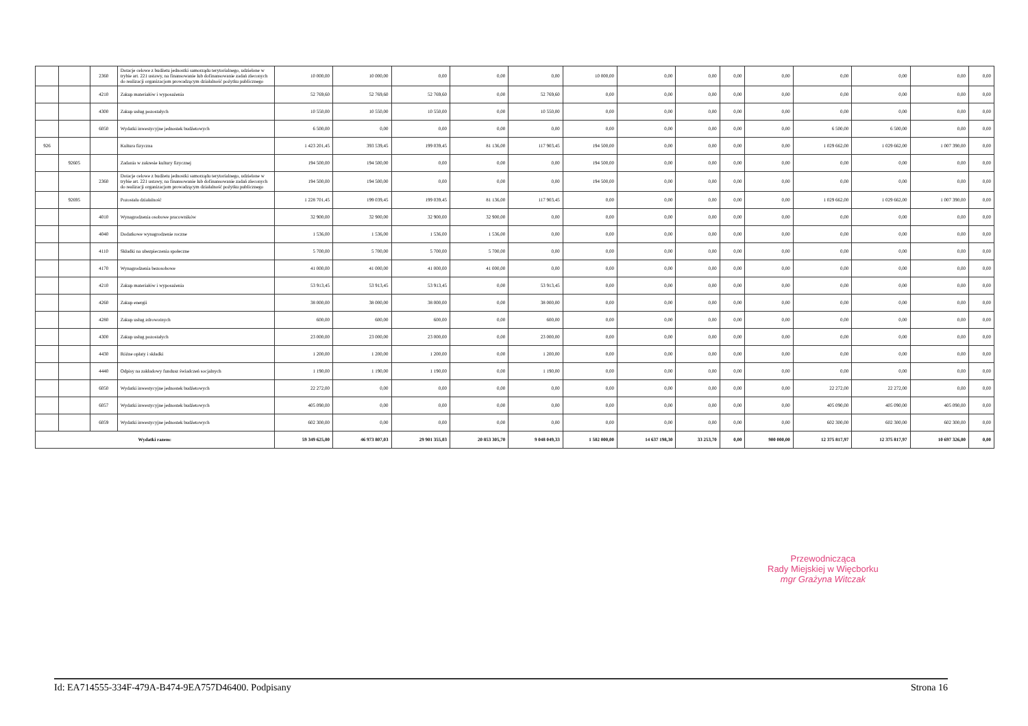| | | 2360 | Dotacje celowe z budżetu jednostki samorządu terytorialnego, udzielone w trybie art. 221 ustawy, na finansowanie lub dofinansowanie zadań zleconych do realizacji organizacjom prowadzącym działalność pożytku publicznego | 10 000,00 | 10 000,00 | 0,00 | 0,00 | 0,00 | 10 000,00 | 0,00 | 0,00 | 0,00 | 0,00 | 0,00 | 0,00 | 0,00 | 0,00 |
| | | 4210 | Zakup materiałów i wyposażenia | 52 769,60 | 52 769,60 | 52 769,60 | 0,00 | 52 769,60 | 0,00 | 0,00 | 0,00 | 0,00 | 0,00 | 0,00 | 0,00 | 0,00 | 0,00 |
| | | 4300 | Zakup usług pozostałych | 10 550,00 | 10 550,00 | 10 550,00 | 0,00 | 10 550,00 | 0,00 | 0,00 | 0,00 | 0,00 | 0,00 | 0,00 | 0,00 | 0,00 | 0,00 |
| | | 6050 | Wydatki inwestycyjne jednostek budżetowych | 6 500,00 | 0,00 | 0,00 | 0,00 | 0,00 | 0,00 | 0,00 | 0,00 | 0,00 | 0,00 | 6 500,00 | 6 500,00 | 0,00 | 0,00 |
| 926 | | | Kultura fizyczna | 1 423 201,45 | 393 539,45 | 199 039,45 | 81 136,00 | 117 903,45 | 194 500,00 | 0,00 | 0,00 | 0,00 | 0,00 | 1 029 662,00 | 1 029 662,00 | 1 007 390,00 | 0,00 |
| | 92605 | | Zadania w zakresie kultury fizycznej | 194 500,00 | 194 500,00 | 0,00 | 0,00 | 0,00 | 194 500,00 | 0,00 | 0,00 | 0,00 | 0,00 | 0,00 | 0,00 | 0,00 | 0,00 |
| | | 2360 | Dotacje celowe z budżetu jednostki samorządu terytorialnego, udzielone w trybie art. 221 ustawy, na finansowanie lub dofinansowanie zadań zleconych do realizacji organizacjom prowadzącym działalność pożytku publicznego | 194 500,00 | 194 500,00 | 0,00 | 0,00 | 0,00 | 194 500,00 | 0,00 | 0,00 | 0,00 | 0,00 | 0,00 | 0,00 | 0,00 | 0,00 |
| | 92695 | | Pozostała działalność | 1 228 701,45 | 199 039,45 | 199 039,45 | 81 136,00 | 117 903,45 | 0,00 | 0,00 | 0,00 | 0,00 | 0,00 | 1 029 662,00 | 1 029 662,00 | 1 007 390,00 | 0,00 |
| | | 4010 | Wynagrodzenia osobowe pracowników | 32 900,00 | 32 900,00 | 32 900,00 | 32 900,00 | 0,00 | 0,00 | 0,00 | 0,00 | 0,00 | 0,00 | 0,00 | 0,00 | 0,00 | 0,00 |
| | | 4040 | Dodatkowe wynagrodzenie roczne | 1 536,00 | 1 536,00 | 1 536,00 | 1 536,00 | 0,00 | 0,00 | 0,00 | 0,00 | 0,00 | 0,00 | 0,00 | 0,00 | 0,00 | 0,00 |
| | | 4110 | Składki na ubezpieczenia społeczne | 5 700,00 | 5 700,00 | 5 700,00 | 5 700,00 | 0,00 | 0,00 | 0,00 | 0,00 | 0,00 | 0,00 | 0,00 | 0,00 | 0,00 | 0,00 |
| | | 4170 | Wynagrodzenia bezosobowe | 41 000,00 | 41 000,00 | 41 000,00 | 41 000,00 | 0,00 | 0,00 | 0,00 | 0,00 | 0,00 | 0,00 | 0,00 | 0,00 | 0,00 | 0,00 |
| | | 4210 | Zakup materiałów i wyposażenia | 53 913,45 | 53 913,45 | 53 913,45 | 0,00 | 53 913,45 | 0,00 | 0,00 | 0,00 | 0,00 | 0,00 | 0,00 | 0,00 | 0,00 | 0,00 |
| | | 4260 | Zakup energii | 38 000,00 | 38 000,00 | 38 000,00 | 0,00 | 38 000,00 | 0,00 | 0,00 | 0,00 | 0,00 | 0,00 | 0,00 | 0,00 | 0,00 | 0,00 |
| | | 4280 | Zakup usług zdrowotnych | 600,00 | 600,00 | 600,00 | 0,00 | 600,00 | 0,00 | 0,00 | 0,00 | 0,00 | 0,00 | 0,00 | 0,00 | 0,00 | 0,00 |
| | | 4300 | Zakup usług pozostałych | 23 000,00 | 23 000,00 | 23 000,00 | 0,00 | 23 000,00 | 0,00 | 0,00 | 0,00 | 0,00 | 0,00 | 0,00 | 0,00 | 0,00 | 0,00 |
| | | 4430 | Różne opłaty i składki | 1 200,00 | 1 200,00 | 1 200,00 | 0,00 | 1 200,00 | 0,00 | 0,00 | 0,00 | 0,00 | 0,00 | 0,00 | 0,00 | 0,00 | 0,00 |
| | | 4440 | Odpisy na zakładowy fundusz świadczeń socjalnych | 1 190,00 | 1 190,00 | 1 190,00 | 0,00 | 1 190,00 | 0,00 | 0,00 | 0,00 | 0,00 | 0,00 | 0,00 | 0,00 | 0,00 | 0,00 |
| | | 6050 | Wydatki inwestycyjne jednostek budżetowych | 22 272,00 | 0,00 | 0,00 | 0,00 | 0,00 | 0,00 | 0,00 | 0,00 | 0,00 | 0,00 | 22 272,00 | 22 272,00 | 0,00 | 0,00 |
| | | 6057 | Wydatki inwestycyjne jednostek budżetowych | 405 090,00 | 0,00 | 0,00 | 0,00 | 0,00 | 0,00 | 0,00 | 0,00 | 0,00 | 0,00 | 405 090,00 | 405 090,00 | 405 090,00 | 0,00 |
| | | 6059 | Wydatki inwestycyjne jednostek budżetowych | 602 300,00 | 0,00 | 0,00 | 0,00 | 0,00 | 0,00 | 0,00 | 0,00 | 0,00 | 0,00 | 602 300,00 | 602 300,00 | 602 300,00 | 0,00 |
| Wydatki razem: | | | | 59 349 625,00 | 46 973 807,03 | 29 901 355,03 | 20 853 305,70 | 9 048 049,33 | 1 502 000,00 | 14 637 198,30 | 33 253,70 | 0,00 | 900 000,00 | 12 375 817,97 | 12 375 817,97 | 10 697 326,00 | 0,00 |
Przewodnicząca
Rady Miejskiej w Więcborku
mgr Grażyna Witczak
Id: EA714555-334F-479A-B474-9EA757D46400. Podpisany Strona 16